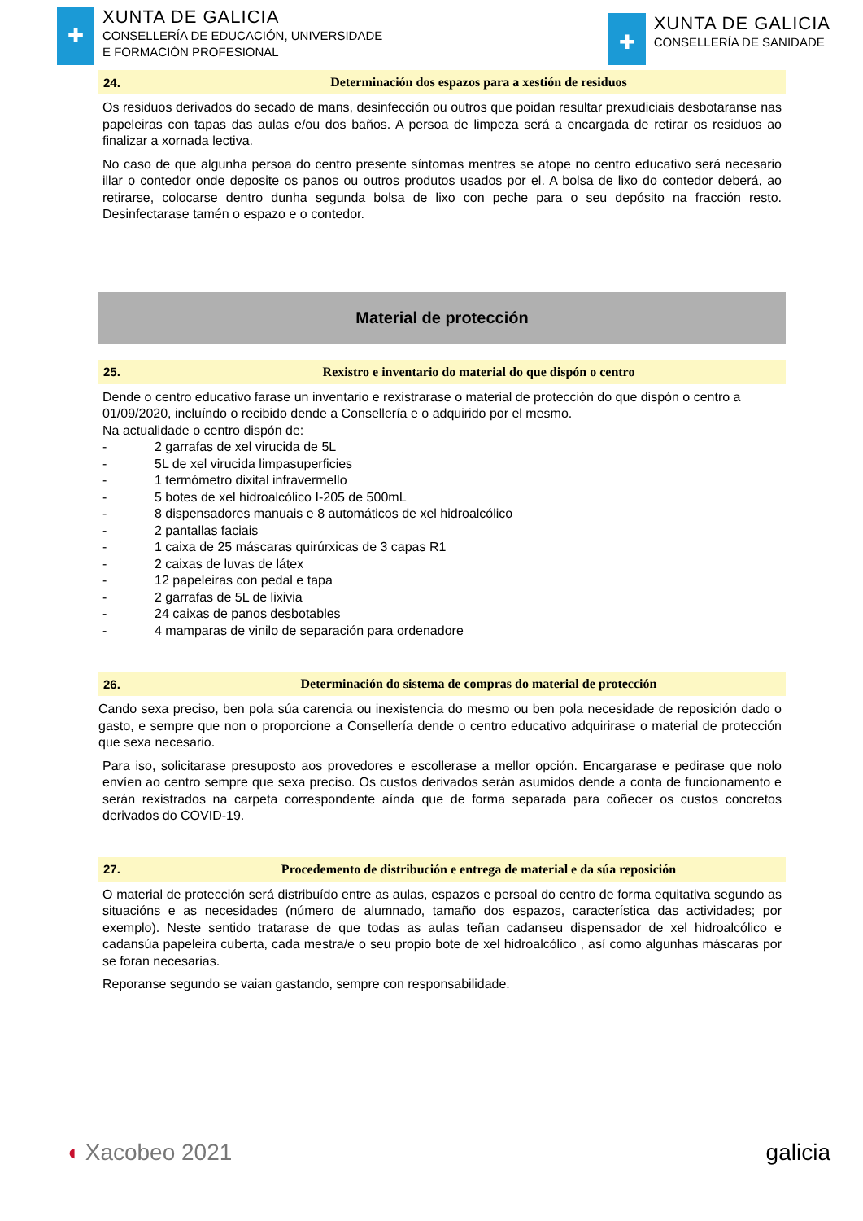✚
XUNTA DE GALICIA
CONSELLERÍA DE EDUCACIÓN, UNIVERSIDADE
E FORMACIÓN PROFESIONAL
✚
XUNTA DE GALICIA
CONSELLERÍA DE SANIDADE
24. Determinación dos espazos para a xestión de residuos
Os residuos derivados do secado de mans, desinfección ou outros que poidan resultar prexudiciais desbotaranse nas papeleiras con tapas das aulas e/ou dos baños. A persoa de limpeza será a encargada de retirar os residuos ao finalizar a xornada lectiva.
No caso de que algunha persoa do centro presente síntomas mentres se atope no centro educativo será necesario illar o contedor onde deposite os panos ou outros produtos usados por el. A bolsa de lixo do contedor deberá, ao retirarse, colocarse dentro dunha segunda bolsa de lixo con peche para o seu depósito na fracción resto. Desinfectarase tamén o espazo e o contedor.
Material de protección
25. Rexistro e inventario do material do que dispón o centro
Dende o centro educativo farase un inventario e rexistrarase o material de protección do que dispón o centro a 01/09/2020, incluíndo o recibido dende a Consellería e o adquirido por el mesmo.
Na actualidade o centro dispón de:
- 2 garrafas de xel virucida de 5L
- 5L de xel virucida limpasuperficies
- 1 termómetro dixital infravermello
- 5 botes de xel hidroalcólico I-205 de 500mL
- 8 dispensadores manuais e 8 automáticos de xel hidroalcólico
- 2 pantallas faciais
- 1 caixa de 25 máscaras quirúrxicas de 3 capas R1
- 2 caixas de luvas de látex
- 12 papeleiras con pedal e tapa
- 2 garrafas de 5L de lixivia
- 24 caixas de panos desbotables
- 4 mamparas de vinilo de separación para ordenadore
26. Determinación do sistema de compras do material de protección
Cando sexa preciso, ben pola súa carencia ou inexistencia do mesmo ou ben pola necesidade de reposición dado o gasto, e sempre que non o proporcione a Consellería dende o centro educativo adquirirase o material de protección que sexa necesario.
Para iso, solicitarase presuposto aos provedores e escollerase a mellor opción. Encargarase e pedirase que nolo envíen ao centro sempre que sexa preciso. Os custos derivados serán asumidos dende a conta de funcionamento e serán rexistrados na carpeta correspondente aínda que de forma separada para coñecer os custos concretos derivados do COVID-19.
27. Procedemento de distribución e entrega de material e da súa reposición
O material de protección será distribuído entre as aulas, espazos e persoal do centro de forma equitativa segundo as situacións e as necesidades (número de alumnado, tamaño dos espazos, característica das actividades; por exemplo). Neste sentido tratarase de que todas as aulas teñan cadanseu dispensador de xel hidroalcólico e cadansúa papeleira cuberta, cada mestra/e o seu propio bote de xel hidroalcólico , así como algunhas máscaras por se foran necesarias.
Reporanse segundo se vaian gastando, sempre con responsabilidade.
◖ Xacobeo 2021 galicia